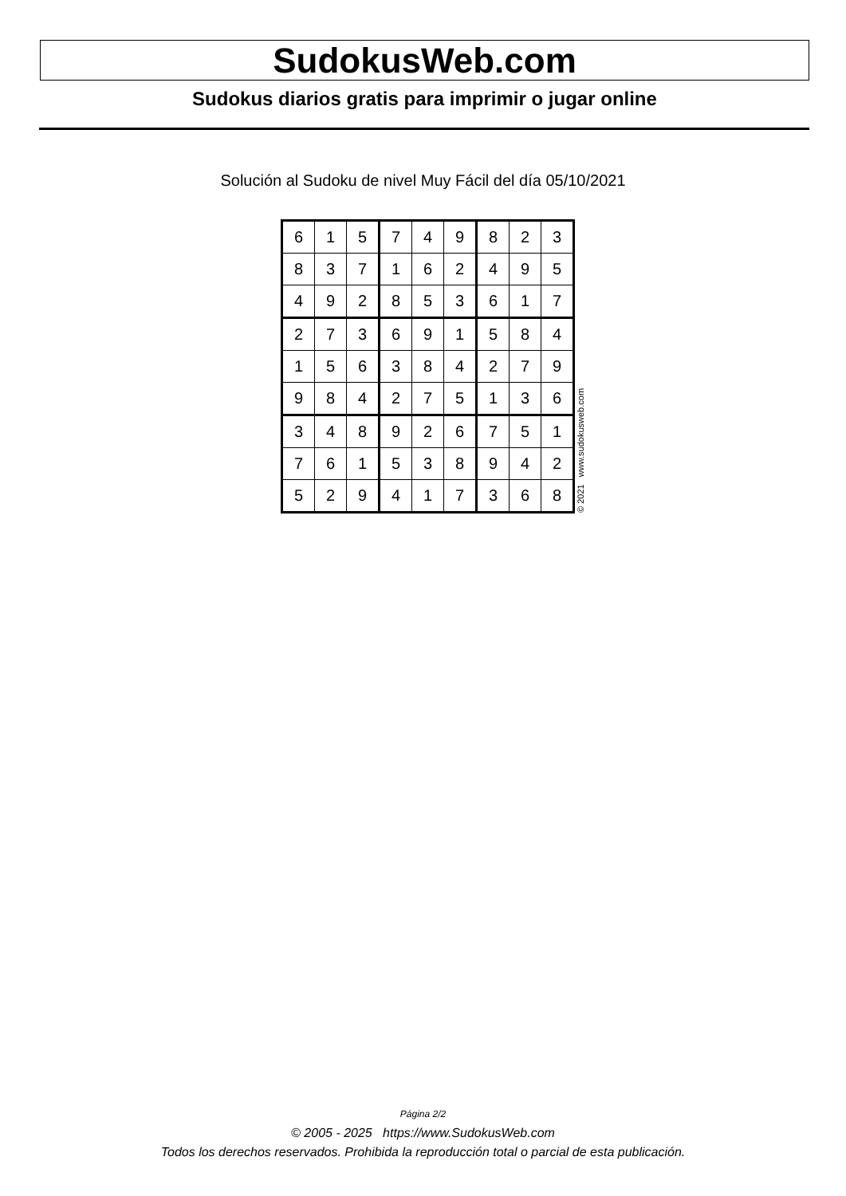SudokusWeb.com
Sudokus diarios gratis para imprimir o jugar online
Solución al Sudoku de nivel Muy Fácil del día 05/10/2021
| 6 | 1 | 5 | 7 | 4 | 9 | 8 | 2 | 3 |
| 8 | 3 | 7 | 1 | 6 | 2 | 4 | 9 | 5 |
| 4 | 9 | 2 | 8 | 5 | 3 | 6 | 1 | 7 |
| 2 | 7 | 3 | 6 | 9 | 1 | 5 | 8 | 4 |
| 1 | 5 | 6 | 3 | 8 | 4 | 2 | 7 | 9 |
| 9 | 8 | 4 | 2 | 7 | 5 | 1 | 3 | 6 |
| 3 | 4 | 8 | 9 | 2 | 6 | 7 | 5 | 1 |
| 7 | 6 | 1 | 5 | 3 | 8 | 9 | 4 | 2 |
| 5 | 2 | 9 | 4 | 1 | 7 | 3 | 6 | 8 |
© 2021 www.sudokusweb.com
Página 2/2
© 2005 - 2025 https://www.SudokusWeb.com
Todos los derechos reservados. Prohibida la reproducción total o parcial de esta publicación.